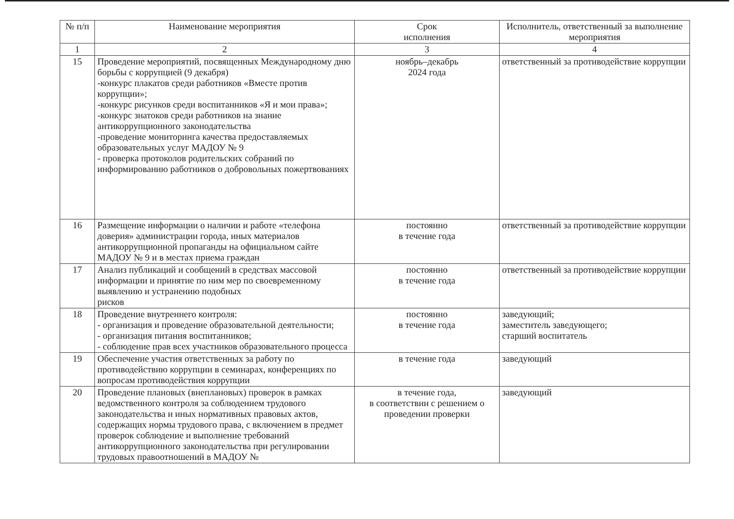| № п/п | Наименование мероприятия | Срок исполнения | Исполнитель, ответственный за выполнение мероприятия |
| --- | --- | --- | --- |
| 1 | 2 | 3 | 4 |
| 15 | Проведение мероприятий, посвященных Международному дню борьбы с коррупцией (9 декабря) -конкурс плакатов среди работников «Вместе против коррупции»; -конкурс рисунков среди воспитанников «Я и мои права»; -конкурс знатоков среди работников на знание антикоррупционного законодательства -проведение мониторинга качества предоставляемых образовательных услуг МАДОУ № 9 - проверка протоколов родительских собраний по информированию работников о добровольных пожертвованиях | ноябрь–декабрь 2024 года | ответственный за противодействие коррупции |
| 16 | Размещение информации о наличии и работе «телефона доверия» администрации города, иных материалов антикоррупционной пропаганды на официальном сайте МАДОУ № 9 и в местах приема граждан | постоянно в течение года | ответственный за противодействие коррупции |
| 17 | Анализ публикаций и сообщений в средствах массовой информации и принятие по ним мер по своевременному выявлению и устранению подобных рисков | постоянно в течение года | ответственный за противодействие коррупции |
| 18 | Проведение внутреннего контроля: - организация и проведение образовательной деятельности; - организация питания воспитанников; - соблюдение прав всех участников образовательного процесса | постоянно в течение года | заведующий; заместитель заведующего; старший воспитатель |
| 19 | Обеспечение участия ответственных за работу по противодействию коррупции в семинарах, конференциях по вопросам противодействия коррупции | в течение года | заведующий |
| 20 | Проведение плановых (внеплановых) проверок в рамках ведомственного контроля за соблюдением трудового законодательства и иных нормативных правовых актов, содержащих нормы трудового права, с включением в предмет проверок соблюдение и выполнение требований антикоррупционного законодательства при регулировании трудовых правоотношений в МАДОУ № | в течение года, в соответствии с решением о проведении проверки | заведующий |